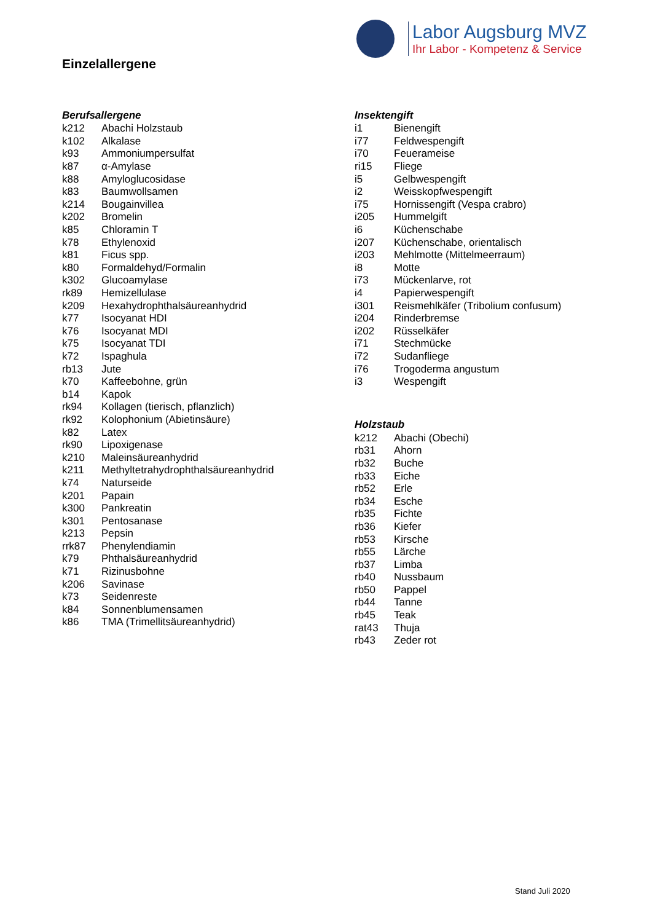Labor Augsburg MVZ
Ihr Labor - Kompetenz & Service
Einzelallergene
Berufsallergene
| k212 | Abachi Holzstaub |
| k102 | Alkalase |
| k93 | Ammoniumpersulfat |
| k87 | α-Amylase |
| k88 | Amyloglucosidase |
| k83 | Baumwollsamen |
| k214 | Bougainvillea |
| k202 | Bromelin |
| k85 | Chloramin T |
| k78 | Ethylenoxid |
| k81 | Ficus spp. |
| k80 | Formaldehyd/Formalin |
| k302 | Glucoamylase |
| rk89 | Hemizellulase |
| k209 | Hexahydrophthalsäureanhydrid |
| k77 | Isocyanat HDI |
| k76 | Isocyanat MDI |
| k75 | Isocyanat TDI |
| k72 | Ispaghula |
| rb13 | Jute |
| k70 | Kaffeebohne, grün |
| b14 | Kapok |
| rk94 | Kollagen (tierisch, pflanzlich) |
| rk92 | Kolophonium (Abietinsäure) |
| k82 | Latex |
| rk90 | Lipoxigenase |
| k210 | Maleinsäureanhydrid |
| k211 | Methyltetrahydrophthalsäureanhydrid |
| k74 | Naturseide |
| k201 | Papain |
| k300 | Pankreatin |
| k301 | Pentosanase |
| k213 | Pepsin |
| rrk87 | Phenylendiamin |
| k79 | Phthalsäureanhydrid |
| k71 | Rizinusbohne |
| k206 | Savinase |
| k73 | Seidenreste |
| k84 | Sonnenblumensamen |
| k86 | TMA (Trimellitsäureanhydrid) |
Insektengift
| i1 | Bienengift |
| i77 | Feldwespengift |
| i70 | Feuerameise |
| ri15 | Fliege |
| i5 | Gelbwespengift |
| i2 | Weisskopfwespengift |
| i75 | Hornissengift (Vespa crabro) |
| i205 | Hummelgift |
| i6 | Küchenschabe |
| i207 | Küchenschabe, orientalisch |
| i203 | Mehlmotte (Mittelmeerraum) |
| i8 | Motte |
| i73 | Mückenlarve, rot |
| i4 | Papierwespengift |
| i301 | Reismehlkäfer (Tribolium confusum) |
| i204 | Rinderbremse |
| i202 | Rüsselkäfer |
| i71 | Stechmücke |
| i72 | Sudanfliege |
| i76 | Trogoderma angustum |
| i3 | Wespengift |
Holzstaub
| k212 | Abachi (Obechi) |
| rb31 | Ahorn |
| rb32 | Buche |
| rb33 | Eiche |
| rb52 | Erle |
| rb34 | Esche |
| rb35 | Fichte |
| rb36 | Kiefer |
| rb53 | Kirsche |
| rb55 | Lärche |
| rb37 | Limba |
| rb40 | Nussbaum |
| rb50 | Pappel |
| rb44 | Tanne |
| rb45 | Teak |
| rat43 | Thuja |
| rb43 | Zeder rot |
Stand Juli 2020